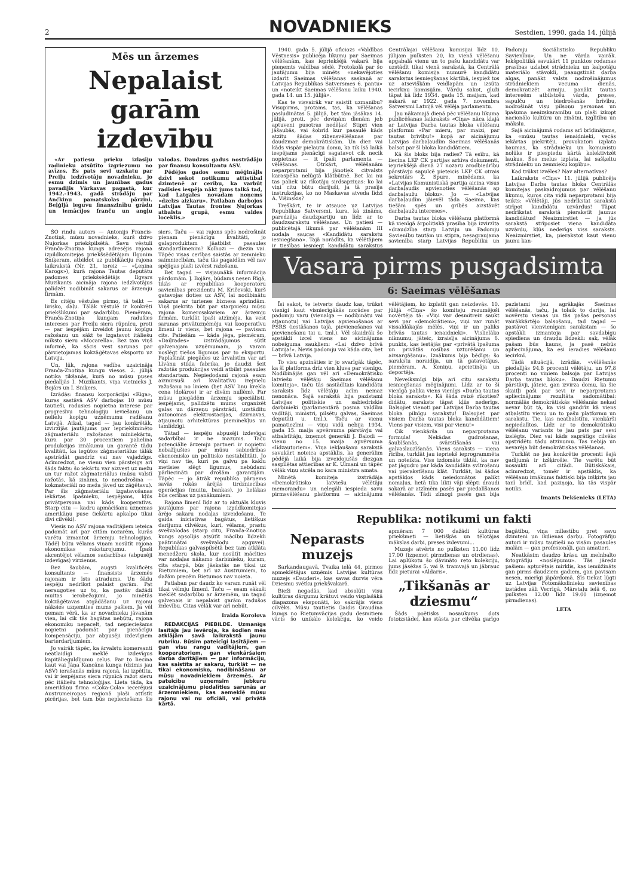2
NOVADNIEKS
Sestdien, 1990. gada 14. jūlijā
Mēs un ārzemes
Nepalaist garām izdevību
«Ar patiesu prieku izlasīju radinieku atsūtīto izgriezumu no avīzes. Es pats sevi uzskatu par Preiļu iedzīvotāju novadnieku, jo esmu dzimis un jaunības gadus pavadījis Vārkavas pagastā, kur 1942.-1943. gadā strādāju par Ančkinu pamatskolas pārzini. Beļģijā ieguvu finanszinību grādu un iemācījos franču un angļu valodas. Daudzus gadus nostrādāju par finansu konsultantu ASV.
Pēdējos gados esmu mēģinājis dzīvi sekot notikumu attīstībai dzimtenē ar cerību, ka varbūt radīsies iespēja nākt jums talkā tad, kad Latgales novadam noņems «dzelzs aizkaru». Patlaban darbojos Latvijas Tautas frontes Ņujorkas atbalsta grupā, esmu valdes loceklis.»
ŠO rindu autors — Antonijs Francis-Znotiņš, mūsu novadnieks, kurš dzīvo Ņujorkas priekšpilsētā. Savu vēstuli Franča-Znotiņa kungs adresējis rajona izpildkomitejas priekšsēdētājam Ilgonim Sniķeram, atbildot uz publikāciju rajona laikrakstā (Nr. 21, toreiz — «Ļeņina Karogs»), kurā rajona Tautas deputātu padomes priekšsēdētājs Ilgvars Muzikants aicināja rajona iedzīvotājus palīdzēt nodibināt sakarus ar ārzemju firmām.
Es citēju vēstules pirmo, tā teikt — lirisko, daļu. Tālāk vēstulē ir konkrēti priekšlikumi par sadarbību. Piemēram, Franča-Znotiņa kungam radušies intereses par Preiļu siera rūpnīcu, proti — par iespējām izveidot jaunu kopīgu ražošanu un sākt te izgatavot itāliešu mīksto sieru «Mocarella». Bez tam viņš informē, ka sācis vest sarunas par pārvietojamas kokzāģētavas eksportu uz Latviju.
Un, lūk, rajona vadība uzaicināja Franča-Znotiņa kungu viesos. 2. jūlijā notika tikšanās, kurā no mūsu puses piedalījās I. Muzikants, viņa vietnieks J. Bojārs un I. Sniķers.
Izrādās: finansu korporācijai «Rīga», kuras sastāvā ASV darbojas 10 mūsu tautieši, radusies nopietna interese par progresīvu tehnoloģiju ieviešanu un nelielu kopīgu uzņēmumu radīšanu Latvijā. Atkal, tagad — jau konkrētāk, izvirzījās jautājums par iepriekšminēto zāģmateriālu ražošanas miniiekārtu, kura par 30 procentiem palielina produkcijas iznākumu un garantē tādu kvalitāti, ka iegūtos zāģmateriālus tālāk apstrādāt gandrīz vai nav vajadzīgs. Acīmredzot, ne vienu vien pārsteigs arī šāds fakts: šo iekārtu var aizvest uz mežu un tur ražot zāģmateriālus (mūsu valstī ražotās, kā zināms, to nenodrošina — kokmateriāli no meža jāved uz zāģētavu). Par šīs zāģmateriālu izgatavošanas iekārtas īpašnieku, iespējams, kļūs privātpersona vai kāds kooperatīvs. Starp citu — kadru apmācīšanu uzņemas amerikāņu puse (iekārtu apkalpo tikai divi cilvēki).
Viesis no ASV rajona vadītājiem ieteica padomāt arī par citām nozarēm, kurās varētu izmantot ārzemju tehnoloģijas. Tādēļ būtu vēlams viņam nosūtīt rajona ekonomikas raksturojumu. Īpaši akcentējot vēlamos sadarbības (abpusēji izdevīgas) virzienus.
Bez šaubām, augsti kvalificēts konsultants — finansists ārzemēs rajonam ir īsts atradums. Un šādu iespēju nedrīkst palaist garām. Pat neraugoties uz to, ka pastāv dažādi muitas ierobežojumi, jo minētās kokzāģētavas atgādāšanu uz rajonu nāksies uzņemties mums pašiem. Ja vēl ņemam vērā, ka ar novadnieku jāvanām vien, lai cik tās bagātas nebūtu, rajona ekonomiku nepacelt, tad nepieciešams nopietni padomāt par pienācīgu kompensāciju, par abpusēji izdevīgiem barterdarījumiem.
Jo vairāk tāpēc, ka ārvalstu komersanti neatlaidīgi meklē izdevīgus kapitālieguldījumu celus. Par to liecina kaut vai Jāņa Kancāna kunga (dzimis jau ASV) ierašanās mūsu rajonā, lai izpētītu, vai ir iespējams siera rūpnīcā ražot sieru pēc itāliešu tehnoloģijas. Lieta tāda, ka amerikāņu firma «Coka-Cola» iecerējusi Austrumeiropas reģionā plaši attīstīt picērijas, bet tam būs nepieciešams šis siers. Taču — vai rajons spēs nodrošināt pienam pienācīgu kvalitāti, jo galaproduktam jāatbilst pasaules standartlīmenim? Kolhozi — diezin vai. Tāpēc visas cerības saistās ar zemnieku saimniecībām, taču tās pagaidām vēl nav spējīgas plaši izvērst ražošanu.
Bet tagad — visjaunākā informācija pārdomām. J. Bojārs, būdams nesen Rīgā, tikās ar republikas kooperatoru savienības prezidentu M. Kričevski, kurš gatavojas doties uz ASV, lai nodibinātu sakarus ar turienes biznesa aprindām. Viņš piekrita būt par starpnieku mūsu rajona komercsakariem ar ārzemju firmām, turklāt īpaši atzīmēja, ka vest sarunas privātuzņēmēju vai kooperatīvu līmenī ir viens, bet rajona — pavisam cits. Patiešām — kāda jēga, piemēram, «Daiļrades» izstrādājumus sūtīt galvenajam uzņēmumam, ja varam noslēgt tiešos līgumus par to eksportu. Paplašināt piegādes uz ārvalstīm var arī Līvānu stikla fabrika, jo daudzi šeit ražotās produkcijas veidi atbilst pasaules standartam. Nepiedodami rajonā esam aizmirsuši arī kvalitatīvu izejvielu ražošanu no liniem (bet ASV linu krekla cena (dolāros) ir ar divām nullēm). Par mūsu piegādēm ārzemju speciālisti, iespējams, palīdzētu mums organizēt galas un dārzeņu pārstrādi, uzstādītu autonomas elektrostacijas, dzirnavas, atjaunotu arhitektūras pieminekļus un tamlīdzīgi.
Tātad — iespēju abpusēji izdevīgai sadarbībai ir ne mazums. Taču potenciālie ārzemju partneri ir nopietni nobažījušies par mūsu sabiedrības ekonomisko un politisko nestabilitāti. Jo viņi nav tie, kuri pa galvu pa kaklu metīsies slēgt līgumus, nebūdami pārliecināti par drošām garantijām. Tāpēc — jo ātrāk republika pārņems savās rokās ārējās tirdzniecības operācijas (muitu, bankas), jo lielākas būs cerības uz panākumiem.
Rajona līmenī līdz ar to aktuāls kļuvis jautājums par rajona izpildkomitejas ārējo sakaru nodaļas izveidošanu. Te gaida iniciatīvas bagātus, lietišķus darījumu cilvēkus, kuri, vēlams, prastu svešvalodas (starp citu, Franča-Znotiņa kungs apsolījis atsūtīt mācību līdzekli paātrinātai svešvalodu apguvei). Republikas galvaspilsētā bez tam atklāta menedžeru skola, kur nosūtīt mācīties var nodaļas nākamo darbinieku, kuram, cita starpā, būs jāskatās ne tikai uz Rietumiem, bet arī uz Austrumiem, to dažām precēm Rietumos nav noieta.
Patlaban par daudz ko varam runāt vēl tikai vēlmju līmenī. Taču — esam sākuši meklēt sadarbību ar ārzemēm, un tagad galvenais ir nepalaist garām radušos izdevību. Citas vēlāk var arī nebūt.
Iraīda Korolova
REDAKCIJAS PIEBILDE. Uzmanīgs lasītājs jau ievēroja, ka šodien mēs atklājām savā laikrakstā jaunu rubriku. Būsim pateicīgi lasītājiem — gan visu rangu vadītājiem, gan kooperatoriem, gan vienkāršaiem darba darītājiem — par informāciju, kas saistīta ar sakaru, turklāt — ne tikai ekonomisko, nodibināšanu ar mūsu novadniekiem ārzemēs. Ar pateicību uzņemsim jebkuru uzaicinājumu piedalīties sarunās ar ārzemniekiem, kas aemeklē mūsu rajonu vai nu oficiāli, vai privātā kārtā.
1940. gada 5. jūlijā oficiozs «Valdības Vēstnesis» publicēja likumu par Saeimas vēlēšanām, kas iepriekšējā vakarā bija pieņemts valdības sēdē. Protokolā par šo jautājumu bija minēts «nekavējoties izdarīt Saeimas vēlēšanas saskaņā ar Latvijas Republikas Satversmes 6. pantu» un «noteikt Saeimas vēlēšanu laiku 1940. gada 14. un 15. jūlijā».
Kas te visvairāk var saistīt uzmanību? Visupirms, protams, tas, ka vēlēšanas pasludinātas 5. jūlijā, bet tām jāsākas 14. jūlijā, proti, pēc deviņām dienām jeb aptuveni pusotras nedēļas! Stipri vien jāšaubās, vai šobrīd kur pasaulē kāds atzītu šādas zibensvēlēšanas par daudzmaz demokrātiskām. Un diez vai kāds vispār pielautu domu, ka tik īsā laikā iespējams pienācīgi sagatavot cik necik nopietnas — it īpaši parlamenta — vēlēšanas. Otrkārt, vēlēšanām neparprotami bija jānotiek citvalsts karaspēka nelūgtā klātbūtnē. Bet lai nu tas paliek uz rīkotāju sirdsapziņas: ko lai viņi citu būtu darījuši, ja tā prasīja instrukcijas, ko no Maskavas atveda līdzi A. Višinskis?
Treškārt, te ir atsauce uz Latvijas Republikas Satversmi, kura, kā zināms, paredzēja daudzpartiju un līdz ar to daudzsarakstu vēlēšanas. Un patiesi — publicētajā likumā par vēlēšanām III nodaļa saucas «Kandidātu sarakstu iesniegšana». Tajā norādīts, ka vēlētājiem ir tiesības iesniegt kandidātu sarakstus Centrālajai vēlēšanu komisijai līdz 10. jūlijam pulksten 20, ka vienā vēlēšanu apgabalā vienu un to pašu kandidātu var uzstādīt tikai vienā sarakstā, ka Centrālā vēlēšanu komisija numurē kandidātu sarakstus iesniegšanas kārtībā, iespiež tos uz atsevišķām veidlapām un izsūta iecirknu komisijām. Vārdu sakot, gluži tāpat kā līdz 1934. gada 15. maijam, kad sakarā ar 1922. gada 7. novembra Satversmi Latvijā vēl vēlēja parlamentu.
Jau nākamajā dienā pēc vēlēšanu likuma publicēšanas laikraksts «Cīņa» nāca klajā ar Latvijas Darba tautas bloka vēlēšanu platformu «Par mieru, par maizi, par tautas brīvību!» kopā ar aicinājumu Latvijas darbaļaudīm Saeimas vēlēšanās balsot par šī bloka kandidātiem.
Kā šis bloks bija radies? Tā esību, kā liecina LKP CK partijas arhīva dokumenti, iepriekšējā dienā 27 nozaru arodbiedrību pārstāvju sapulcē pieteicis LKP CK otrais sekretārs Ž. Spure, minēdams, ka «Latvijas Komunistiskā partija aicina visus darbaļaudis apvienoties vēlēšanās ap darbaļaužu bloku». Jo — «Latvijas darbaļaudīm jāievēl tāda Saeima, kas tiešām spēs un gribēs aizstāvēt darbaļaužu intereses».
Darba tautas bloka vēlēšanu platformā kā vienīgā ārpolitiskā prasība bija izvirzīta «draudzība starp Latviju un Padomju Savienību tautām un stipra, nesagraujama savienība starp Latvijas Republiku un Padomju Sociālistisko Republiku Savienību». Un ne vārda vairāk. Iekšpolitikā savukārt 11 punktos rodamas prasības uzlabot strādnieku un kalpotāju materiālo stāvokli, paaugstināt darba algas, panākt valsts nodrošinājumus strādniekiem vecuma dienās, demokratizēt armiju, panākt tautas interesēm atbilstošu vārda, preses, sapulču un biedrošanās brīvību, nodrošināt visu pilsoņu personas un īpašuma neaizskaramību un plaši izkopt nacionālo kultūru un zinātni, izglītību un mākslu.
Sajā aicinājumā rodams arī brīdinājums, ka «mūsu tautas ienaidnieki, vecās iekārtas piekritēji, provokatori izplata baumas, ka strādnieku un komunistu nolūks ir piespiedu kārtā kolektivizēt laukus. Šos melus izplata, lai sašķeltu strādnieku un zemnieku kopību».
Kad trūkst izvēles? Nav alternatīvas?
Laikraksts «Cīņa» 11. jūlijā publicēja Latvijas Darba tautas bloka Centrālās komitejas paskaidrojumus par vēlēšanu likumu, kuros cita vidū neparprotami bija teikts: «Vēlētāji, jūs nedrīkstat sarakstā strīpot kandidātu uzvārdus! Tāpat nedrīkstat sarakstā pierakstīt jaunus kandidātus! Neaizmirstiet — ja jūs sarakstā strīposiet viena kandidāta uzvārdu, kļūs nederīgs viss saraksts. Neaizmirstiet, ka, pierakstot kaut vienu jaunu kan-
Vasarā pirms pusgadsimta
6: Saeimas vēlēšanas
Īsi sakot, te ietverts daudz kas, trūkst vienīgi kaut visniecīgākās norādes par padomju varu (vienalga — nodibinātu vai atjaunotu) vai Latvijas apvienošanos ar PSRS (iestāšanos tajā, pievienošanos vai pievienošanu tai u. tml.). Vēl skaidrāk šo apstākli izcel viens no aicinājuma nobeiguma saukļiem: «Lai dzīvo brīvā Latvija!». Nevis padomju vai kāda cita, bet — brīvā Latvija.
To visu apzināties ir jo svarīgāk tāpēc, ka šī platforma drīz vien kļuva par vienīgo. Nodibinājās gan vēl arī «Demokrātisko latviešu vēlētāju Saeimas vēlēšanu komiteja», taču tās sastādītais kandidātu saraksts līdz vēlētāju acīm nemaz nenonāca. Sajā sarakstā bija pazīstami Latvijas politiskie un sabiedriskie darbinieki (parlamentārā posma valdību vadītāji, ministri, pilsētu galvas, Saeimas deputāti u. tml.). Taču ar vienu pamatiezīmi — viņu vidū nebija 1934. gada 15. maija apvērsuma pārstāvju vai atbalstītāju, izņemot ģenerāli J. Balodi — vienu no 15. maija apvērsuma «līdzautoriem». Viņa iekļaušanu sarakstā savukārt noteica apstāklis, ka ģenerālim pēdējā laikā bija izveidojušās diezgan saspīlētas attiecības ar K. Ulmani un tāpēc vēlāk viņu atcēla no kara ministra amata.
Minētā komiteja izstrādāja «Demokrātisko latviešu vēlētāju memorandu» un nelegāli iespieda savu pirmsvēlēšanu platformu — aicinājumu vēlētājiem, ko izplatīt gan neizdevās. 10. jūlijā «Cīņa» šo komiteju rezumējoši novērtēja tā: «Viņi var desmitreiz saukt sevi par «demokrātiem», viņi var runāt vissaldākajās mēlēs, viņi ir un paliks brīvās tautas ienaidnieki». Vislielāko niknumu, jāteic, izraisīja aicinājuma 6. punkts, kas iestājās par «privātā īpašuma un privātās rosības uzturēšanu un aizsargāšanu». Iznākums bija bēdīgs: šo sarakstu noraidīja, un tā gatavotājus, piemēram, A. Keniņu, apcietināja un deportēja.
Neveiksmīgi bija arī citu sarakstu iesniegšanas mēģinājumi. Līdz ar to šī vienīgā palika viens vienīgs «Darba tautas bloka saraksts». Kā šāda reizē rīkoties? didātu, saraksts tāpat kļūs nederīgs. Balsojiet vienoti par Latvijas Darba tautas bloka pilnīgu sarakstu! Balsojiet par visiem Darba tautas bloka kandidātiem! Viens par visiem, visi par vienu!»
Cik vienkārša un neparprotama formula! Nekādas gudrošanas, šaubīšanās, svārstīšanās vai galvaslauzīšanās. Viens saraksts — viena rīcība, turklāt jau iepriekš ieprogrammēta un noteikta. Viss izdomāts tiktāl, ka nav pat jāgudro par kāda kandidāta svītrošanu vai pierakstīšanu klāt. Turklāt, lai šādos apstākļos kāds neiedomātos palikt nomaļus, lietā tika likti vāji slēpti draudi sakarā ar atzīmēm pasēs par piedalīšanos vēlēšanās. Tādi zīmogi pasēs gan bija pazīstami jau agrākajās Saeimas vēlēšanās, taču, ja tolaik to darīja, lai novērstu vienas un tās pašas personas vairākkārtējo balsošanu, tad tagad — pastāvot vienvienīgam sarakstam — šo apstākli izmantoja par savdabīgu spiediena un draudu līdzekli: sak, vēlāk pašam būs kauns, ja pasē nebūs apliecinājuma, ka esi ieradies vēlēšanu iecirknī.
Tādā situācijā, izrādās, «vēlēšanās piedalījās 94,8 procenti vēlētāju, un 97,8 procenti no viņiem balsoja par Latvijas Darba tautas bloku». Daudzi Rietumu pārstāvji, jāteic, gan izvirza domu, ka šie skaitļi paši par sevi ir neparprotams apliecinājums rezultāta sadomātībai: normālās demokrātiskās vēlēšanās nekad nevar būt tā, ka visi gandrīz kā viens atbalstītu vienu un to pašu platformu un sarakstu. Tie, kas neatbalstītu, vienkārši nepiedalītos. Līdz ar to demokrātisku vēlēšanu variants te jau pats par sevi izslēgts. Diez vai kāds saprātīgs cilvēks apstrīdētu tādu atzinumu. Tas nebija un nevarēja būt demokrātiskas vēlēšanas.
Turklāt ne jau konkrētie procenti šajā gadījumā ir izšķirošie. Tie varētu būt nosaukti arī citādi. Būtiskākais, acīmredzot, tomēr ir apstāklis, ka vēlēšanu iznākums faktiski bija izšķirts jau tanī brīdī, kad paziņoja, ka tās vispār notiks.
Imants Dekšenieks (LETA)
Republika: notikumi un fakti
Neparasts muzejs
Sarkandaugavā, Tvaika ielā 44, pirmos apmeklētājus uzņēmis Latvijas kultūras muzejs «Dauderi», kas savas durvis vēra Dziesmu svētku priekšvakarā.
Bieži negadās, kad absolūti visu kultūras dārgumu krātuvi veido visplašākā diapazona eksponāti, ko sakrājis viens cilvēks. Mūsu tautietis Gaidis Graudiņa kungs no Rietumvācijas gadu desmitiem vācis šo unikālo kolekciju, ko veido apmēram 7 000 dažādi kultūras priekšmeti — lietišķās un tēlotājas mākslas darbi, preses izdevumi...
Muzejs atvērts no pulksten 11.00 līdz 17.00 (izņemot pirmdienas un otrdienas). Lai aplūkotu šo dāvināto reto kolekciju, jums jāsēžas 5. vai 9. tramvajā un jābrauc līdz pieturai «Aldaris».
„Tikšanās ar dziesmu“
Šāds poētisks nosaukums dots fotoizstādei, kas stāsta par cilvēka garīgo bagātību, viņa mīlestību pret savu dzimteni un ikdienas darbu. Fotogrāfiju autori ir mūsu tautieši no visām pasaules malām — gan profesionāļi, gan amatieri.
Neatkāsim daudzo krāsu un melnbalto fotogrāfiju «noslēpumu». Tās jāredz pašiem: apturētais mirklis, kas iemūžināts gan pirms daudziem gadiem, gan pavisam nesen, mierīgi jāpārdomā. Šīs tiekat lūgti uz Latvijas Fotomākslinieku savienības izstādes zāli Vecrīgā, Mārstaļu ielā 6, no pulksten 12.00 līdz 19.00 (izņemot pirmdienas).
LETA